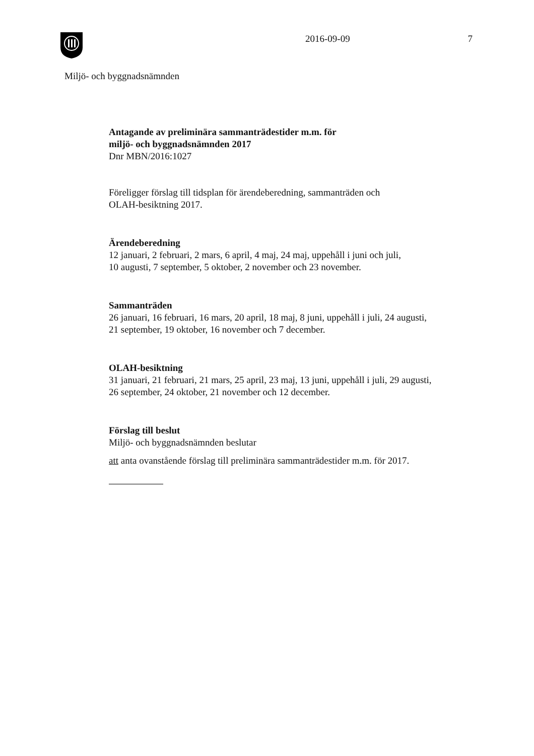2016-09-09 7
Miljö- och byggnadsnämnden
Antagande av preliminära sammanträdestider m.m. för
miljö- och byggnadsnämnden 2017
Dnr MBN/2016:1027
Föreligger förslag till tidsplan för ärendeberedning, sammanträden och
OLAH-besiktning 2017.
Ärendeberedning
12 januari, 2 februari, 2 mars, 6 april, 4 maj, 24 maj, uppehåll i juni och juli,
10 augusti, 7 september, 5 oktober, 2 november och 23 november.
Sammanträden
26 januari, 16 februari, 16 mars, 20 april, 18 maj, 8 juni, uppehåll i juli, 24 augusti,
21 september, 19 oktober, 16 november och 7 december.
OLAH-besiktning
31 januari, 21 februari, 21 mars, 25 april, 23 maj, 13 juni, uppehåll i juli, 29 augusti,
26 september, 24 oktober, 21 november och 12 december.
Förslag till beslut
Miljö- och byggnadsnämnden beslutar
att anta ovanstående förslag till preliminära sammanträdestider m.m. för 2017.